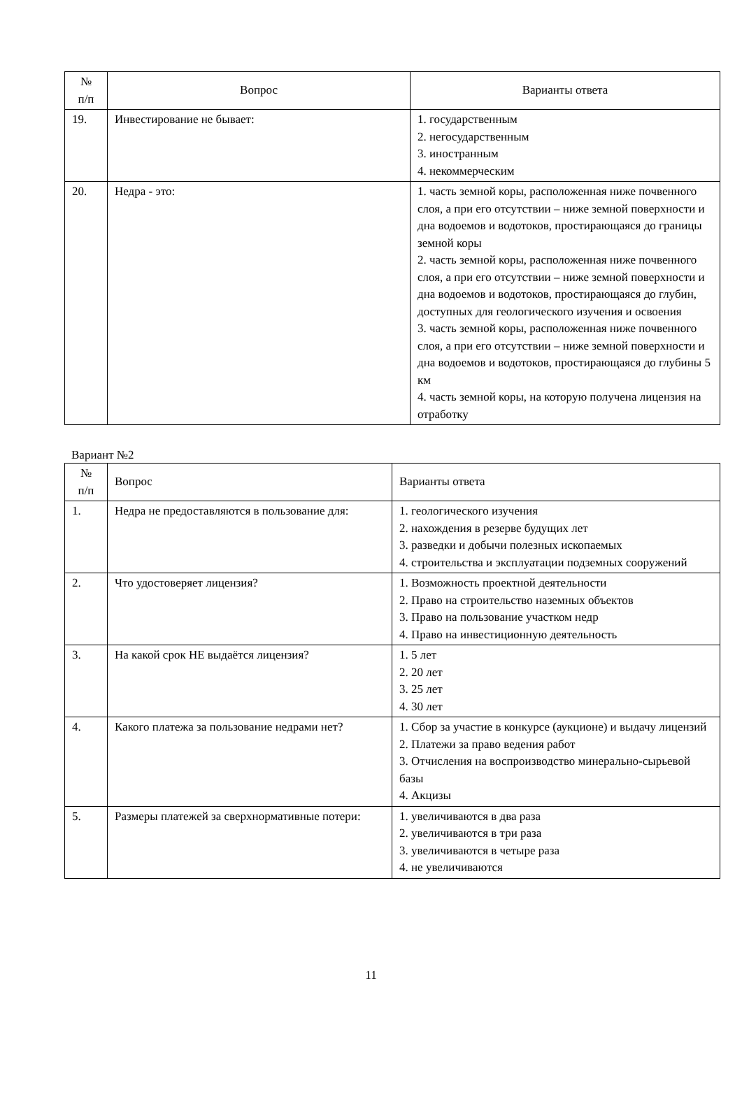| № п/п | Вопрос | Варианты ответа |
| --- | --- | --- |
| 19. | Инвестирование не бывает: | 1. государственным 2. негосударственным 3. иностранным 4. некоммерческим |
| 20. | Недра - это: | 1. часть земной коры, расположенная ниже почвенного слоя, а при его отсутствии – ниже земной поверхности и дна водоемов и водотоков, простирающаяся до границы земной коры 2. часть земной коры, расположенная ниже почвенного слоя, а при его отсутствии – ниже земной поверхности и дна водоемов и водотоков, простирающаяся до глубин, доступных для геологического изучения и освоения 3. часть земной коры, расположенная ниже почвенного слоя, а при его отсутствии – ниже земной поверхности и дна водоемов и водотоков, простирающаяся до глубины 5 км 4. часть земной коры, на которую получена лицензия на отработку |
Вариант №2
| № п/п | Вопрос | Варианты ответа |
| --- | --- | --- |
| 1. | Недра не предоставляются в пользование для: | 1. геологического изучения 2. нахождения в резерве будущих лет 3. разведки и добычи полезных ископаемых 4. строительства и эксплуатации подземных сооружений |
| 2. | Что удостоверяет лицензия? | 1. Возможность проектной деятельности 2. Право на строительство наземных объектов 3. Право на пользование участком недр 4. Право на инвестиционную деятельность |
| 3. | На какой срок НЕ выдаётся лицензия? | 1. 5 лет 2. 20 лет 3. 25 лет 4. 30 лет |
| 4. | Какого платежа за пользование недрами нет? | 1. Сбор за участие в конкурсе (аукционе) и выдачу лицензий 2. Платежи за право ведения работ 3. Отчисления на воспроизводство минерально-сырьевой базы 4. Акцизы |
| 5. | Размеры платежей за сверхнормативные потери: | 1. увеличиваются в два раза 2. увеличиваются в три раза 3. увеличиваются в четыре раза 4. не увеличиваются |
11